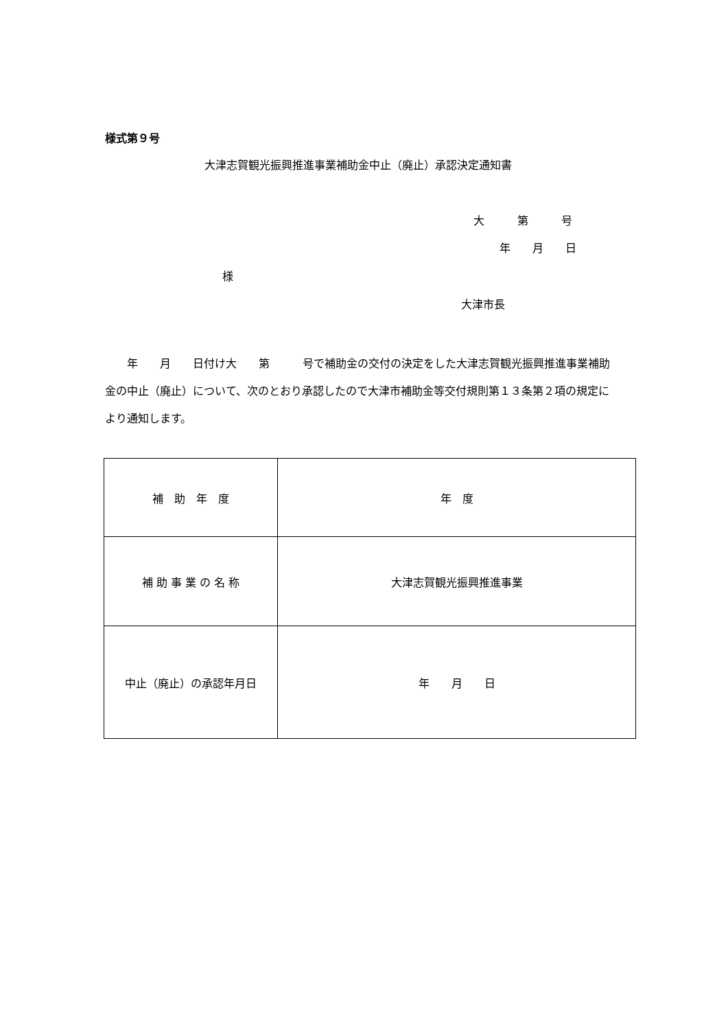様式第９号
大津志賀観光振興推進事業補助金中止（廃止）承認決定通知書
大　　　第　　　号
年　　月　　日
様
大津市長
　　年　　月　　日付け大　　第　　　号で補助金の交付の決定をした大津志賀観光振興推進事業補助金の中止（廃止）について、次のとおり承認したので大津市補助金等交付規則第１３条第２項の規定により通知します。
| 補 助 年 度 | 年 度 |
| 補 助 事 業 の 名 称 | 大津志賀観光振興推進事業 |
| 中止（廃止）の承認年月日 | 年 月 日 |